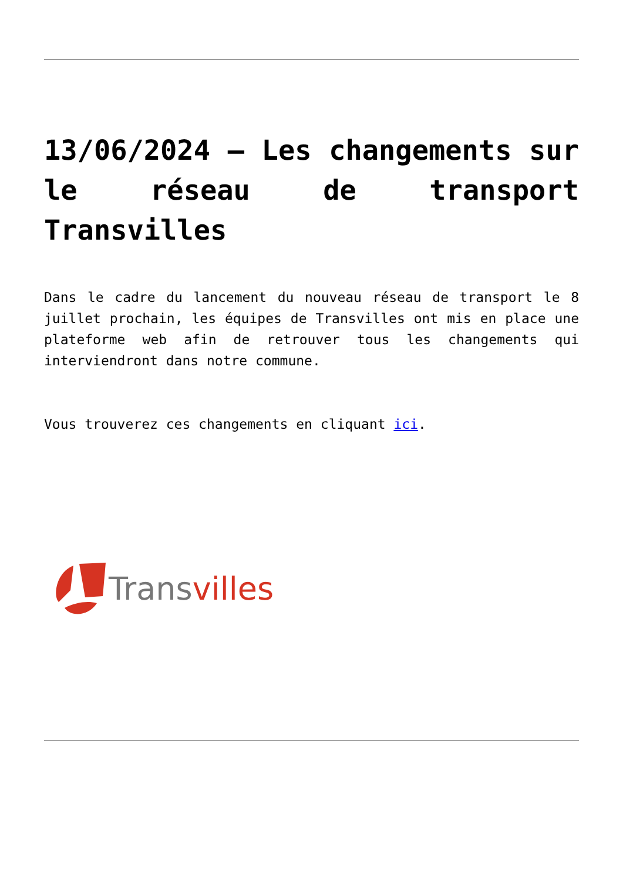13/06/2024 – Les changements sur le réseau de transport Transvilles
Dans le cadre du lancement du nouveau réseau de transport le 8 juillet prochain, les équipes de Transvilles ont mis en place une plateforme web afin de retrouver tous les changements qui interviendront dans notre commune.
Vous trouverez ces changements en cliquant ici.
Trans villes